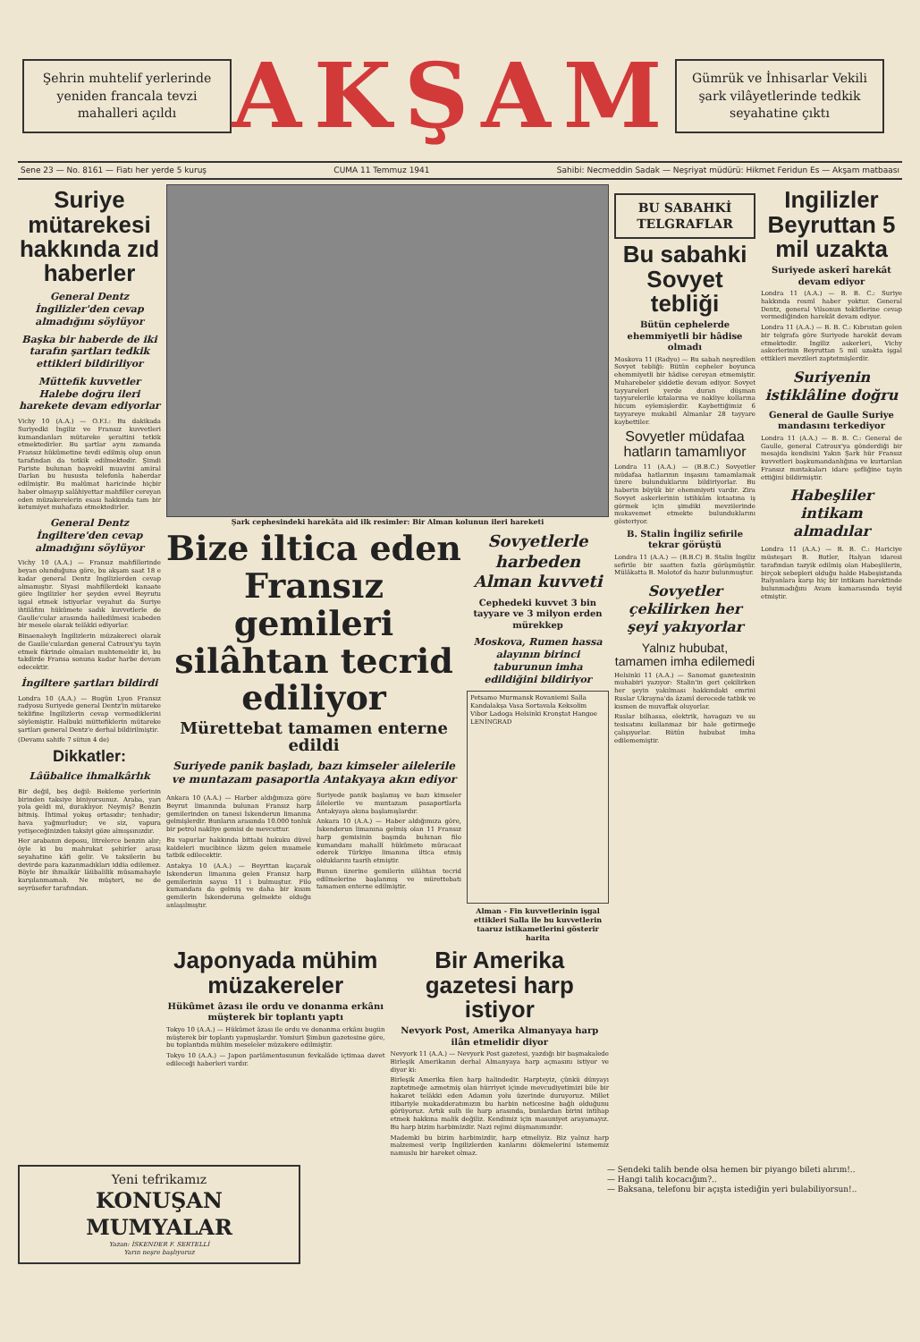Şehrin muhtelif yerlerinde yeniden francala tevzi mahalleri açıldı
AKŞAM
Gümrük ve İnhisarlar Vekili şark vilâyetlerinde tedkik seyahatine çıktı
Sene 23 — No. 8161 — Fiatı her yerde 5 kuruş CUMA 11 Temmuz 1941 Sahibi: Necmeddin Sadak — Neşriyat müdürü: Hikmet Feridun Es — Akşam matbaası
Suriye mütarekesi hakkında zıd haberler
General Dentz İngilizler'den cevap almadığını söylüyor
Başka bir haberde de iki tarafın şartları tedkik ettikleri bildiriliyor
Müttefik kuvvetler Halebe doğru ileri harekete devam ediyorlar
Vichy 10 (A.A.) — O.F.I.: Bu dakikada Suriyedki İngiliz ve Fransız kuvvetleri kumandanları mütareke şeraitini tetkik etmektedirler. Bu şartlar aynı zamanda Fransız hükûmetine tevdi edilmiş olup onun tarafından da tetkik edilmektedir. Şimdi Pariste bulunan başvekil muavini amiral Darlan bu hususta telefonla haberdar edilmiştir. Bu malûmat haricinde hiçbir haber olmayıp salâhiyettar mahfiller cereyan eden müzakerelerin esası hakkında tam bir ketumiyet muhafaza etmektedirler.
General Dentz İngiltere'den cevap almadığını söylüyor
Vichy 10 (A.A.) — Fransız mahfillerinde beyan olunduğuna göre, bu akşam saat 18 e kadar general Dentz İngilizlerden cevap almamıştır. Siyasi mahfillerdeki kanaate göre İngilizler her şeyden evvel Beyrutu işgal etmek istiyorlar veyahut da Suriye ihtilâfını hükûmete sadık kuvvetlerle de Gaulle'cular arasında halledilmesi icabeden bir mesele olarak telâkki ediyorlar.
Binaenaleyh İngilizlerin müzakereci olarak de Gaulle'culardan general Catroux'yu tayin etmek fikrinde olmaları muhtemeldir ki, bu takdirde Fransa sonuna kadar harbe devam edecektir.
İngiltere şartları bildirdi
Londra 10 (A.A.) — Bugün Lyon Fransız radyosu Suriyede general Dentz'in mütareke teklifine İngilizlerin cevap vermediklerini söylemiştir. Halbuki müttefiklerin mütareke şartları general Dentz'e derhal bildirilmiştir.
(Devamı sahife 7 sütun 4 de)
Dikkatler:
Lâübalice ihmalkârlık
Bir değil, beş değil: Bekleme yerlerinin birinden taksiye biniyorsunuz. Araba, yarı yola geldi mi, duraklıyor. Neymiş? Benzin bitmiş. İhtimal yokuş ortasıdır; tenhadır; hava yağmurludur; ve siz, vapura yetişeceğinizden taksiyi göze almışsınızdır.
Her arabanın deposu, litrelerce benzin alır; öyle ki bu mahrukat şehirler arası seyahatine kâfi gelir. Ve taksilerin bu devirde para kazanmadıkları iddia edilemez. Böyle bir ihmalkâr lâübalilik müsamahayle karşılanmamalı. Ne müşteri, ne de seyrüsefer tarafından.
Şark cephesindeki harekâta aid ilk resimler: Bir Alman kolunun ileri hareketi
Bize iltica eden Fransız gemileri silâhtan tecrid ediliyor
Mürettebat tamamen enterne edildi
Suriyede panik başladı, bazı kimseler ailelerile ve muntazam pasaportla Antakyaya akın ediyor
Ankara 10 (A.A.) — Harber aldığımıza göre Beyrut limanında bulunan Fransız harp gemilerinden on tanesi İskenderun limanına gelmişlerdir. Bunların arasında 10.000 tonluk bir petrol nakliye gemisi de mevcuttur.
Bu vapurlar hakkında bittabi hukuku düvel kaideleri mucibince lâzım gelen muamele tatbik edilecektir.
Antakya 10 (A.A.) — Beyrttan kaçarak İskenderun limanına gelen Fransız harp gemilerinin sayısı 11 i bulmuştur. Filo kumandanı da gelmiş ve daha bir kısım gemilerin İskenderuna gelmekte olduğu anlaşılmıştır.
Suriyede panik başlamış ve bazı kimseler âilelerile ve muntazam pasaportlarla Antakyaya akına başlamışlardır.
Ankara 10 (A.A.) — Haber aldığımıza göre, İskenderun limanına gelmiş olan 11 Fransız harp gemisinin başında bulunan filo kumandanı mahallî hükûmete müracaat ederek Türkiye limanına iltica etmiş olduklarını tasrih etmiştir.
Bunun üzerine gemilerin silâhtan tecrid edilmelerine başlanmış ve mürettebatı tamamen enterne edilmiştir.
Sovyetlerle harbeden Alman kuvveti
Cephedeki kuvvet 3 bin tayyare ve 3 milyon erden mürekkep
Moskova, Rumen hassa alayının birinci taburunun imha edildiğini bildiriyor
Petsamo Murmansk Rovaniemi Salla Kandalakşa Vasa Sortavala Keksolim Vibor Ladoga Helsinki Kronştat Hangoe LENİNGRAD
Alman - Fin kuvvetlerinin işgal ettikleri Salla ile bu kuvvetlerin taaruz istikametlerini gösterir harita
Japonyada mühim müzakereler
Hükûmet âzası ile ordu ve donanma erkânı müşterek bir toplantı yaptı
Tokyo 10 (A.A.) — Hükûmet âzası ile ordu ve donanma erkânı bugün müşterek bir toplantı yapmışlardır. Yomiuri Şimbun gazetesine göre, bu toplantıda mühim meseleler müzakere edilmiştir.
Tokyo 10 (A.A.) — Japon parlâmentosunun fevkalâde içtimaa davet edileceği haberleri vardır.
Bir Amerika gazetesi harp istiyor
Nevyork Post, Amerika Almanyaya harp ilân etmelidir diyor
Nevyork 11 (A.A.) — Nevyork Post gazetesi, yazdığı bir başmakalede Birleşik Amerikanın derhal Almanyaya harp açmasını istiyor ve diyor ki:
Birleşik Amerika filen harp halindedir. Harpteyiz, çünkü dünyayı zaptetmeğe azmetmiş olan hürriyet içinde mevcudiyetimizi bile bir hakaret telâkki eden Adamın yolu üzerinde duruyoruz. Millet itibariyle mukadderatımızın bu harbin neticesine bağlı olduğunu görüyoruz. Artık sulh ile harp arasında, bunlardan birini intihap etmek hakkına malik değiliz. Kendimiz için masuniyet arayamayız. Bu harp bizim harbimizdir. Nazi rejimi düşmanımızdır.
Mademki bu bizim harbimizdir, harp etmeliyiz. Biz yalnız harp malzemesi verip İngilizlerden kanlarını dökmelerini istememiz namuslu bir hareket olmaz.
BU SABAHKİ TELGRAFLAR
Bu sabahki Sovyet tebliği
Bütün cephelerde ehemmiyetli bir hâdise olmadı
Moskova 11 (Radyo) — Bu sabah neşredilen Sovyet tebliği: Bütün cepheler boyunca ehemmiyetli bir hâdise cereyan etmemiştir. Muharebeler şiddetle devam ediyor. Sovyet tayyareleri yerde duran düşman tayyarelerile kıtalarına ve nakliye kollarına hücum eylemişlerdir. Kaybettiğimiz 6 tayyareye mukabil Almanlar 28 tayyare kaybettiler.
Sovyetler müdafaa hatların tamamlıyor
Londra 11 (A.A.) — (B.B.C.) Sovyetler müdafaa hatlarının inşasını tamamlamak üzere bulunduklarını bildiriyorlar. Bu haberin büyük bir ehemmiyeti vardır. Zira Sovyet askerlerinin istihkâm kıtaatına iş görmek için şimdiki mevzilerinde mukavemet etmekte bulunduklarını gösteriyor.
B. Stalin İngiliz sefirile tekrar görüştü
Londra 11 (A.A.) — (B.B.C) B. Stalin İngiliz sefirile bir saatten fazla görüşmüştür. Mülâkatta B. Molotof da hazır bulunmuştur.
Sovyetler çekilirken her şeyi yakıyorlar
Yalnız hububat, tamamen imha edilemedi
Helsinki 11 (A.A.) — Sanomat gazetesinin muhabiri yazıyor: Stalin'in geri çekilirken her şeyin yakılması hakkındaki emrini Ruslar Ukrayna'da âzamî derecede tatbik ve kısmen de muvaffak oluyorlar.
Ruslar bilhassa, elektrik, havagazı ve su tesisatını kullanmaz bir hale getirmeğe çalışıyorlar. Bütün hububat imha edilememiştir.
Ingilizler Beyruttan 5 mil uzakta
Suriyede askerî harekât devam ediyor
Londra 11 (A.A.) — B. B. C.: Suriye hakkında resmî haber yoktur. General Dentz, general Vilsonun tekliflerine cevap vermediğinden harekât devam ediyor.
Londra 11 (A.A.) — B. B. C.: Kıbrıstan gelen bir telgrafa göre Suriyede harekât devam etmektedir. İngiliz askerleri, Vichy askerlerinin Beyruttan 5 mil uzakta işgal ettikleri mevzileri zaptetmişlerdir.
Suriyenin istiklâline doğru
General de Gaulle Suriye mandasını terkediyor
Londra 11 (A.A.) — B. B. C.: General de Gaulle, general Catroux'ya gönderdiği bir mesajda kendisini Yakın Şark hür Fransız kuvvetleri başkumandanlığına ve kurtarılan Fransız mıntakaları idare şefliğine tayin ettiğini bildirmiştir.
Habeşliler intikam almadılar
Londra 11 (A.A.) — B. B. C.: Hariciye müsteşarı B. Butler, İtalyan idaresi tarafından tazyik edilmiş olan Habeşlilerin, birçok sebepleri olduğu halde Habeşistanda İtalyanlara karşı hiç bir intikam harektinde bulunmadığını Avam kamarasında teyid etmiştir.
Yeni tefrikamız
KONUŞAN MUMYALAR
Yazan: İSKENDER F. SERTELLİ
Yarın neşre başlıyoruz
— Sendeki talih bende olsa hemen bir piyango bileti alırım!..
— Hangi talih kocacığım?..
— Baksana, telefonu bir açışta istediğin yeri bulabiliyorsun!..